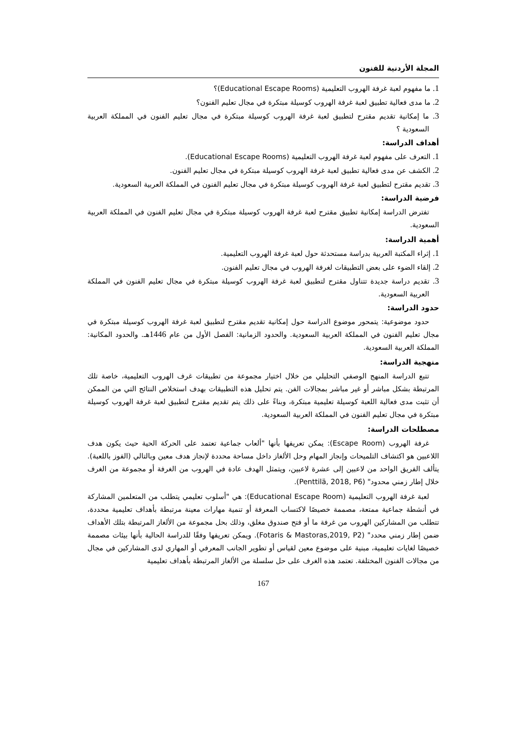المجلة الأردنية للفنون
1. ما مفهوم لعبة غرفة الهروب التعليمية (Educational Escape Rooms)؟
2. ما مدى فعالية تطبيق لعبة غرفة الهروب كوسيلة مبتكرة في مجال تعليم الفنون؟
3. ما إمكانية تقديم مقترح لتطبيق لعبة غرفة الهروب كوسيلة مبتكرة في مجال تعليم الفنون في المملكة العربية السعودية ؟
أهداف الدراسة:
1. التعرف على مفهوم لعبة غرفة الهروب التعليمية (Educational Escape Rooms).
2. الكشف عن مدى فعالية تطبيق لعبة غرفة الهروب كوسيلة مبتكرة في مجال تعليم الفنون.
3. تقديم مقترح لتطبيق لعبة غرفة الهروب كوسيلة مبتكرة في مجال تعليم الفنون في المملكة العربية السعودية.
فرضية الدراسة:
تفترض الدراسة إمكانية تطبيق مقترح لعبة غرفة الهروب كوسيلة مبتكرة في مجال تعليم الفنون في المملكة العربية السعودية.
أهمية الدراسة:
1. إثراء المكتبة العربية بدراسة مستحدثة حول لعبة غرفة الهروب التعليمية.
2. إلقاء الضوء على بعض التطبيقات لغرفة الهروب في مجال تعليم الفنون.
3. تقديم دراسة جديدة تتناول مقترح لتطبيق لعبة غرفة الهروب كوسيلة مبتكرة في مجال تعليم الفنون في المملكة العربية السعودية.
حدود الدراسة:
حدود موضوعية: يتمحور موضوع الدراسة حول إمكانية تقديم مقترح لتطبيق لعبة غرفة الهروب كوسيلة مبتكرة في مجال تعليم الفنون في المملكة العربية السعودية. والحدود الزمانية: الفصل الأول من عام 1446هـ. والحدود المكانية: المملكة العربية السعودية.
منهجية الدراسة:
تتبع الدراسة المنهج الوصفي التحليلي من خلال اختيار مجموعة من تطبيقات غرف الهروب التعليمية، خاصة تلك المرتبطة بشكل مباشر أو غير مباشر بمجالات الفن. يتم تحليل هذه التطبيقات بهدف استخلاص النتائج التي من الممكن أن تثبت مدى فعالية اللعبة كوسيلة تعليمية مبتكرة، وبناءً على ذلك يتم تقديم مقترح لتطبيق لعبة غرفة الهروب كوسيلة مبتكرة في مجال تعليم الفنون في المملكة العربية السعودية.
مصطلحات الدراسة:
غرفة الهروب (Escape Room): يمكن تعريفها بأنها "ألعاب جماعية تعتمد على الحركة الحية حيث يكون هدف اللاعبين هو اكتشاف التلميحات وإنجاز المهام وحل الألغاز داخل مساحة محددة لإنجاز هدف معين وبالتالي (الفوز باللعبة). يتألف الفريق الواحد من لاعبين إلى عشرة لاعبين، ويتمثل الهدف عادة في الهروب من الغرفة أو مجموعة من الغرف خلال إطار زمني محدود" (Penttilä, 2018, P6).
لعبة غرفة الهروب التعليمية (Educational Escape Room): هي "أسلوب تعليمي يتطلب من المتعلمين المشاركة في أنشطة جماعية ممتعة، مصممة خصيصًا لاكتساب المعرفة أو تنمية مهارات معينة مرتبطة بأهداف تعليمية محددة، تتطلب من المشاركين الهروب من غرفة ما أو فتح صندوق مغلق، وذلك بحل مجموعة من الألغاز المرتبطة بتلك الأهداف ضمن إطار زمني محدد" (Fotaris & Mastoras,2019, P2). ويمكن تعريفها وفقًا للدراسة الحالية بأنها بيئات مصممة خصيصًا لغايات تعليمية، مبنية على موضوع معين لقياس أو تطوير الجانب المعرفي أو المهاري لدى المشاركين في مجال من مجالات الفنون المختلفة. تعتمد هذه الغرف على حل سلسلة من الألغاز المرتبطة بأهداف تعليمية
167